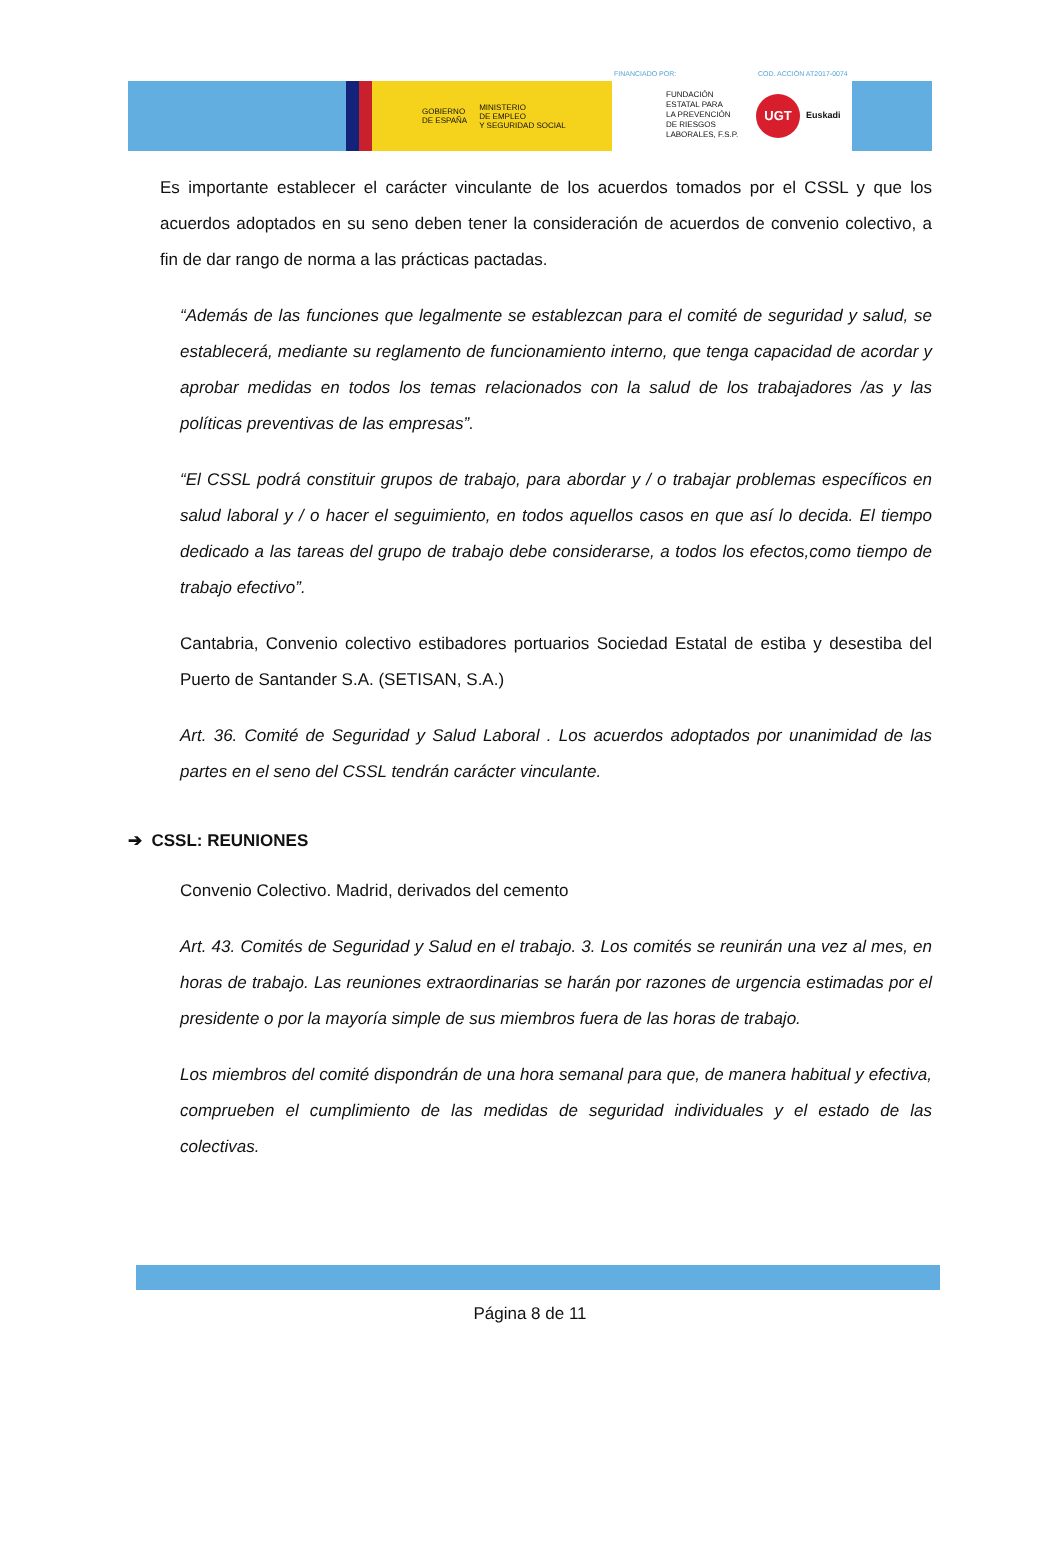GOBIERNO
DE ESPAÑA MINISTERIO
DE EMPLEO
Y SEGURIDAD SOCIAL
FINANCIADO POR: COD. ACCIÓN AT2017-0074
FUNDACIÓN
ESTATAL PARA
LA PREVENCIÓN
DE RIESGOS
LABORALES, F.S.P.
UGT
Euskadi
Es importante establecer el carácter vinculante de los acuerdos tomados por el CSSL y que los acuerdos adoptados en su seno deben tener la consideración de acuerdos de convenio colectivo, a fin de dar rango de norma a las prácticas pactadas.
“Además de las funciones que legalmente se establezcan para el comité de seguridad y salud, se establecerá, mediante su reglamento de funcionamiento interno, que tenga capacidad de acordar y aprobar medidas en todos los temas relacionados con la salud de los trabajadores /as y las políticas preventivas de las empresas”.
“El CSSL podrá constituir grupos de trabajo, para abordar y / o trabajar problemas específicos en salud laboral y / o hacer el seguimiento, en todos aquellos casos en que así lo decida. El tiempo dedicado a las tareas del grupo de trabajo debe considerarse, a todos los efectos,como tiempo de trabajo efectivo”.
Cantabria, Convenio colectivo estibadores portuarios Sociedad Estatal de estiba y desestiba del Puerto de Santander S.A. (SETISAN, S.A.)
Art. 36. Comité de Seguridad y Salud Laboral . Los acuerdos adoptados por unanimidad de las partes en el seno del CSSL tendrán carácter vinculante.
➔ CSSL: REUNIONES
Convenio Colectivo. Madrid, derivados del cemento
Art. 43. Comités de Seguridad y Salud en el trabajo. 3. Los comités se reunirán una vez al mes, en horas de trabajo. Las reuniones extraordinarias se harán por razones de urgencia estimadas por el presidente o por la mayoría simple de sus miembros fuera de las horas de trabajo.
Los miembros del comité dispondrán de una hora semanal para que, de manera habitual y efectiva, comprueben el cumplimiento de las medidas de seguridad individuales y el estado de las colectivas.
Página 8 de 11